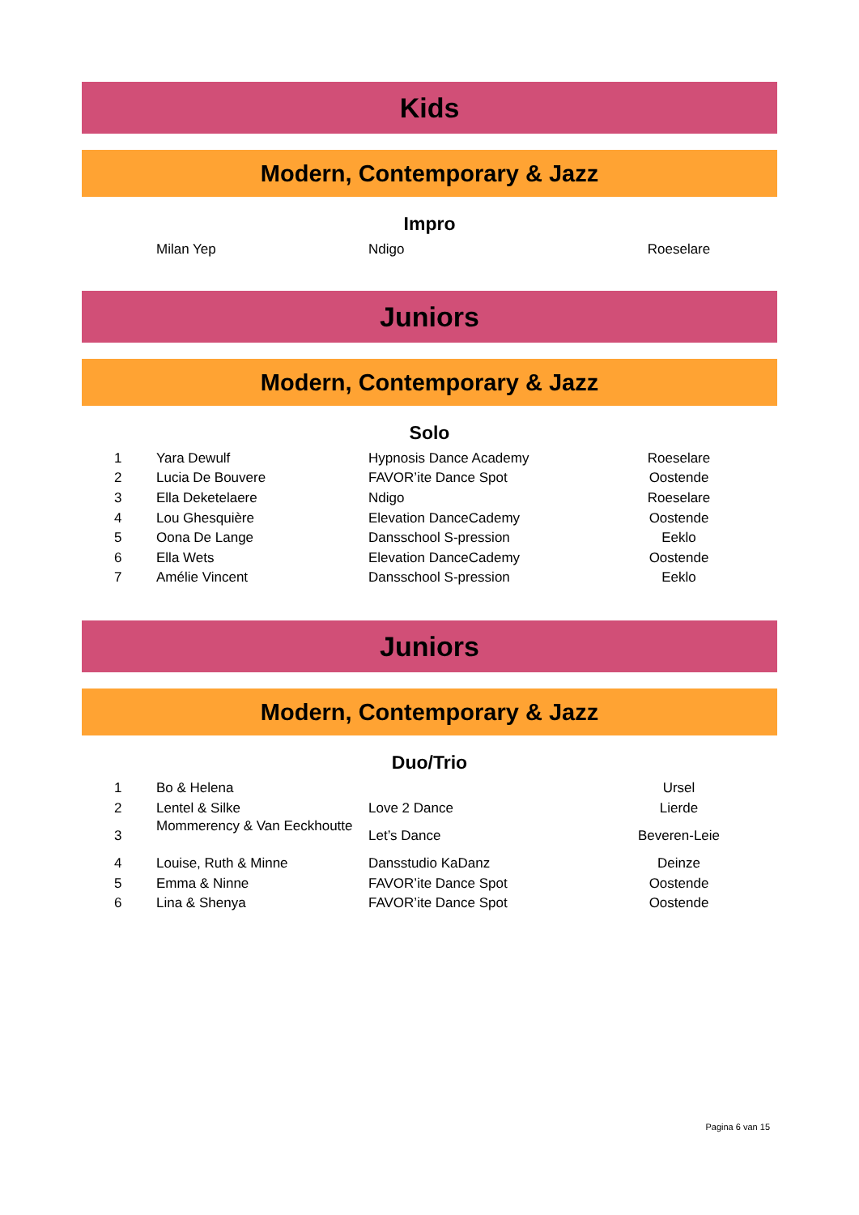Kids
Modern, Contemporary & Jazz
Impro
| | Milan Yep | Ndigo | Roeselare |
Juniors
Modern, Contemporary & Jazz
Solo
| 1 | Yara Dewulf | Hypnosis Dance Academy | Roeselare |
| 2 | Lucia De Bouvere | FAVOR’ite Dance Spot | Oostende |
| 3 | Ella Deketelaere | Ndigo | Roeselare |
| 4 | Lou Ghesquière | Elevation DanceCademy | Oostende |
| 5 | Oona De Lange | Dansschool S-pression | Eeklo |
| 6 | Ella Wets | Elevation DanceCademy | Oostende |
| 7 | Amélie Vincent | Dansschool S-pression | Eeklo |
Juniors
Modern, Contemporary & Jazz
Duo/Trio
| 1 | Bo & Helena | | Ursel |
| 2 | Lentel & Silke | Love 2 Dance | Lierde |
| 3 | Mommerency & Van Eeckhoutte | Let’s Dance | Beveren-Leie |
| 4 | Louise, Ruth & Minne | Dansstudio KaDanz | Deinze |
| 5 | Emma & Ninne | FAVOR’ite Dance Spot | Oostende |
| 6 | Lina & Shenya | FAVOR’ite Dance Spot | Oostende |
Pagina 6 van 15